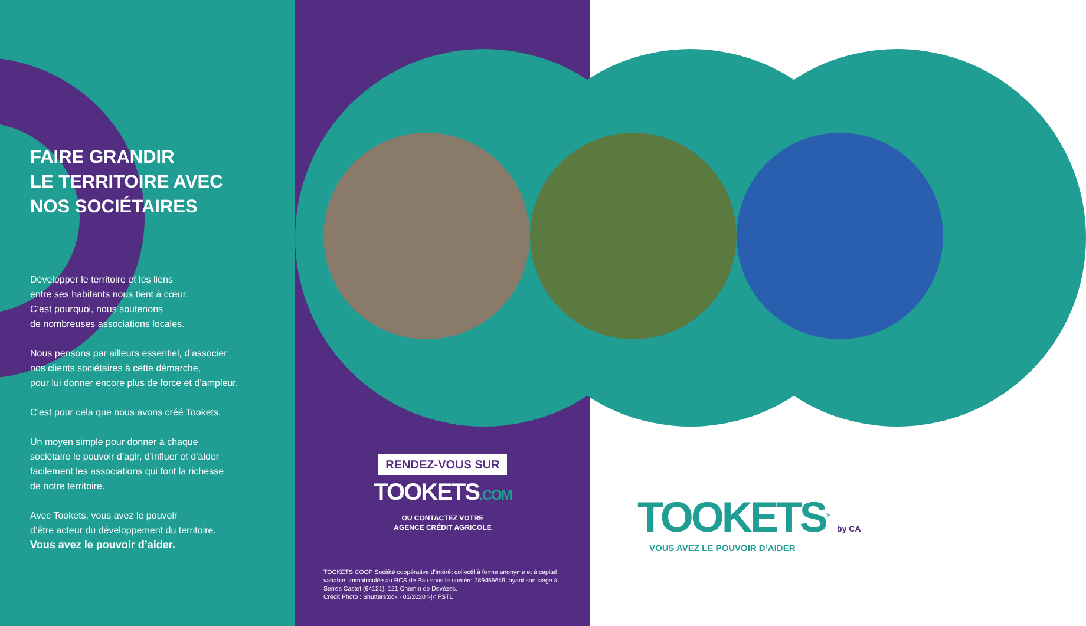FAIRE GRANDIR
LE TERRITOIRE AVEC
NOS SOCIÉTAIRES
Développer le territoire et les liens
entre ses habitants nous tient à cœur.
C’est pourquoi, nous soutenons
de nombreuses associations locales.
Nous pensons par ailleurs essentiel, d’associer
nos clients sociétaires à cette démarche,
pour lui donner encore plus de force et d’ampleur.
C’est pour cela que nous avons créé Tookets.
Un moyen simple pour donner à chaque
sociétaire le pouvoir d’agir, d’influer et d’aider
facilement les associations qui font la richesse
de notre territoire.
Avec Tookets, vous avez le pouvoir
d’être acteur du développement du territoire.
Vous avez le pouvoir d’aider.
RENDEZ-VOUS SUR
TOOKETS.COM
OU CONTACTEZ VOTRE
AGENCE CRÉDIT AGRICOLE
TOOKETS.COOP Société coopérative d’intérêt collectif à forme anonyme et à capital variable, immatriculée au RCS de Pau sous le numéro 789455649, ayant son siège à Serres Castet (64121), 121 Chemin de Devèzes.
Crédit Photo : Shutterstock - 01/2020 >|< FSTL
TOOKETS<sup>®</sup> by CA
VOUS AVEZ LE POUVOIR D’AIDER